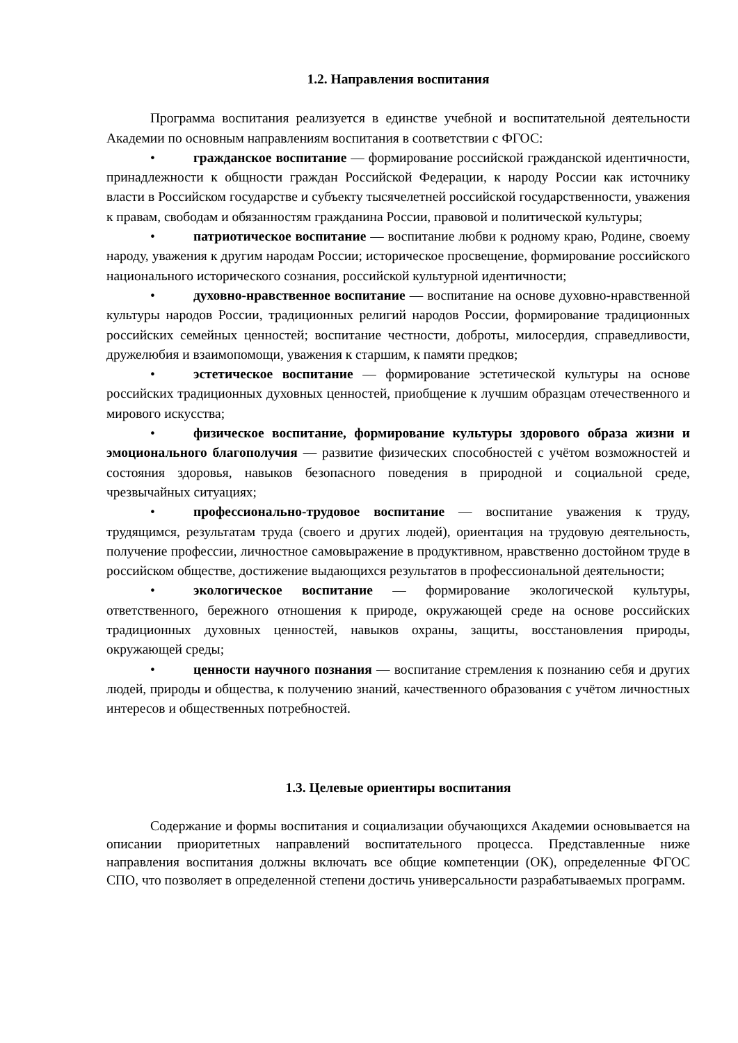1.2. Направления воспитания
Программа воспитания реализуется в единстве учебной и воспитательной деятельности Академии по основным направлениям воспитания в соответствии с ФГОС:
• гражданское воспитание — формирование российской гражданской идентичности, принадлежности к общности граждан Российской Федерации, к народу России как источнику власти в Российском государстве и субъекту тысячелетней российской государственности, уважения к правам, свободам и обязанностям гражданина России, правовой и политической культуры;
• патриотическое воспитание — воспитание любви к родному краю, Родине, своему народу, уважения к другим народам России; историческое просвещение, формирование российского национального исторического сознания, российской культурной идентичности;
• духовно-нравственное воспитание — воспитание на основе духовно-нравственной культуры народов России, традиционных религий народов России, формирование традиционных российских семейных ценностей; воспитание честности, доброты, милосердия, справедливости, дружелюбия и взаимопомощи, уважения к старшим, к памяти предков;
• эстетическое воспитание — формирование эстетической культуры на основе российских традиционных духовных ценностей, приобщение к лучшим образцам отечественного и мирового искусства;
• физическое воспитание, формирование культуры здорового образа жизни и эмоционального благополучия — развитие физических способностей с учётом возможностей и состояния здоровья, навыков безопасного поведения в природной и социальной среде, чрезвычайных ситуациях;
• профессионально-трудовое воспитание — воспитание уважения к труду, трудящимся, результатам труда (своего и других людей), ориентация на трудовую деятельность, получение профессии, личностное самовыражение в продуктивном, нравственно достойном труде в российском обществе, достижение выдающихся результатов в профессиональной деятельности;
• экологическое воспитание — формирование экологической культуры, ответственного, бережного отношения к природе, окружающей среде на основе российских традиционных духовных ценностей, навыков охраны, защиты, восстановления природы, окружающей среды;
• ценности научного познания — воспитание стремления к познанию себя и других людей, природы и общества, к получению знаний, качественного образования с учётом личностных интересов и общественных потребностей.
1.3. Целевые ориентиры воспитания
Содержание и формы воспитания и социализации обучающихся Академии основывается на описании приоритетных направлений воспитательного процесса. Представленные ниже направления воспитания должны включать все общие компетенции (ОК), определенные ФГОС СПО, что позволяет в определенной степени достичь универсальности разрабатываемых программ.